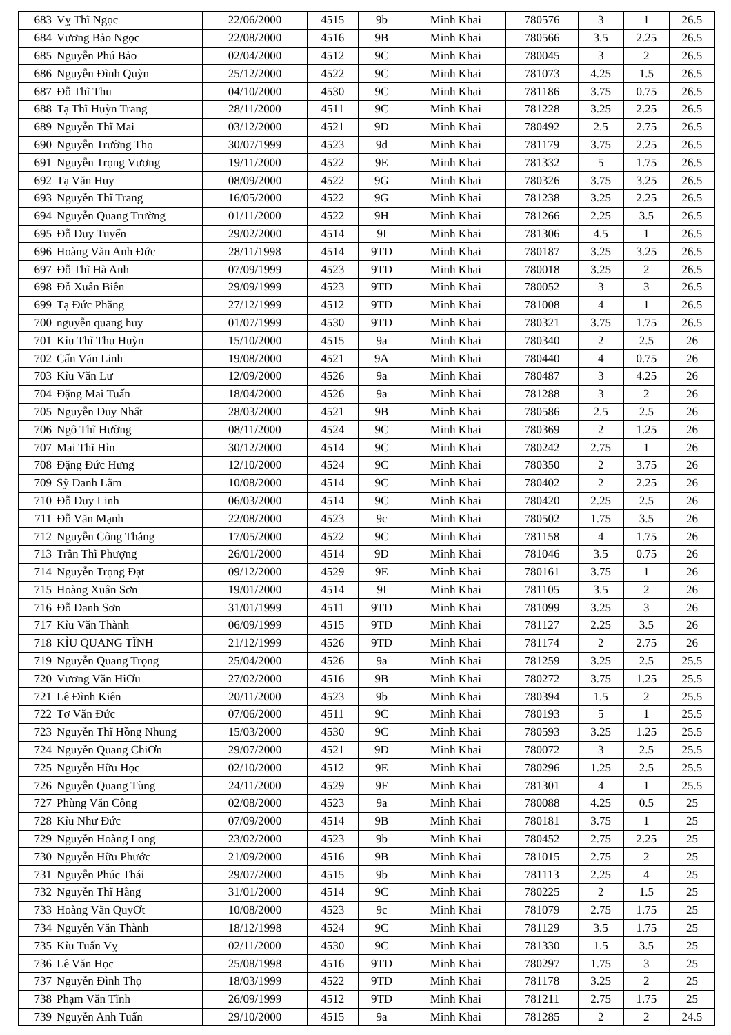| 683 | Vỵ Thĩ Ngọc | 22/06/2000 | 4515 | 9b | Minh Khai | 780576 | 3 | 1 | 26.5 |
| 684 | Vương Bảo Ngọc | 22/08/2000 | 4516 | 9B | Minh Khai | 780566 | 3.5 | 2.25 | 26.5 |
| 685 | Nguyễn Phú Bảo | 02/04/2000 | 4512 | 9C | Minh Khai | 780045 | 3 | 2 | 26.5 |
| 686 | Nguyễn Đình Quỳn | 25/12/2000 | 4522 | 9C | Minh Khai | 781073 | 4.25 | 1.5 | 26.5 |
| 687 | Đỗ Thĩ Thu | 04/10/2000 | 4530 | 9C | Minh Khai | 781186 | 3.75 | 0.75 | 26.5 |
| 688 | Tạ Thĩ Huỳn Trang | 28/11/2000 | 4511 | 9C | Minh Khai | 781228 | 3.25 | 2.25 | 26.5 |
| 689 | Nguyễn Thĩ Mai | 03/12/2000 | 4521 | 9D | Minh Khai | 780492 | 2.5 | 2.75 | 26.5 |
| 690 | Nguyễn Trường Thọ | 30/07/1999 | 4523 | 9d | Minh Khai | 781179 | 3.75 | 2.25 | 26.5 |
| 691 | Nguyễn Trọng Vương | 19/11/2000 | 4522 | 9E | Minh Khai | 781332 | 5 | 1.75 | 26.5 |
| 692 | Tạ Văn Huy | 08/09/2000 | 4522 | 9G | Minh Khai | 780326 | 3.75 | 3.25 | 26.5 |
| 693 | Nguyễn Thĩ Trang | 16/05/2000 | 4522 | 9G | Minh Khai | 781238 | 3.25 | 2.25 | 26.5 |
| 694 | Nguyễn Quang Trường | 01/11/2000 | 4522 | 9H | Minh Khai | 781266 | 2.25 | 3.5 | 26.5 |
| 695 | Đỗ Duy Tuyển | 29/02/2000 | 4514 | 9I | Minh Khai | 781306 | 4.5 | 1 | 26.5 |
| 696 | Hoàng Văn Anh Đức | 28/11/1998 | 4514 | 9TD | Minh Khai | 780187 | 3.25 | 3.25 | 26.5 |
| 697 | Đỗ Thĩ Hà Anh | 07/09/1999 | 4523 | 9TD | Minh Khai | 780018 | 3.25 | 2 | 26.5 |
| 698 | Đỗ Xuân Biên | 29/09/1999 | 4523 | 9TD | Minh Khai | 780052 | 3 | 3 | 26.5 |
| 699 | Tạ Đức Phăng | 27/12/1999 | 4512 | 9TD | Minh Khai | 781008 | 4 | 1 | 26.5 |
| 700 | nguyễn quang huy | 01/07/1999 | 4530 | 9TD | Minh Khai | 780321 | 3.75 | 1.75 | 26.5 |
| 701 | Kỉu Thĩ Thu Huỳn | 15/10/2000 | 4515 | 9a | Minh Khai | 780340 | 2 | 2.5 | 26 |
| 702 | Cấn Văn Linh | 19/08/2000 | 4521 | 9A | Minh Khai | 780440 | 4 | 0.75 | 26 |
| 703 | Kỉu Văn Lư | 12/09/2000 | 4526 | 9a | Minh Khai | 780487 | 3 | 4.25 | 26 |
| 704 | Đặng Mai Tuấn | 18/04/2000 | 4526 | 9a | Minh Khai | 781288 | 3 | 2 | 26 |
| 705 | Nguyễn Duy Nhất | 28/03/2000 | 4521 | 9B | Minh Khai | 780586 | 2.5 | 2.5 | 26 |
| 706 | Ngô Thĩ Hường | 08/11/2000 | 4524 | 9C | Minh Khai | 780369 | 2 | 1.25 | 26 |
| 707 | Mai Thĩ Hỉn | 30/12/2000 | 4514 | 9C | Minh Khai | 780242 | 2.75 | 1 | 26 |
| 708 | Đặng Đức Hưng | 12/10/2000 | 4524 | 9C | Minh Khai | 780350 | 2 | 3.75 | 26 |
| 709 | Sỹ Danh Lãm | 10/08/2000 | 4514 | 9C | Minh Khai | 780402 | 2 | 2.25 | 26 |
| 710 | Đỗ Duy Linh | 06/03/2000 | 4514 | 9C | Minh Khai | 780420 | 2.25 | 2.5 | 26 |
| 711 | Đỗ Văn Mạnh | 22/08/2000 | 4523 | 9c | Minh Khai | 780502 | 1.75 | 3.5 | 26 |
| 712 | Nguyễn Công Thắng | 17/05/2000 | 4522 | 9C | Minh Khai | 781158 | 4 | 1.75 | 26 |
| 713 | Trần Thĩ Phượng | 26/01/2000 | 4514 | 9D | Minh Khai | 781046 | 3.5 | 0.75 | 26 |
| 714 | Nguyễn Trọng Đạt | 09/12/2000 | 4529 | 9E | Minh Khai | 780161 | 3.75 | 1 | 26 |
| 715 | Hoàng Xuân Sơn | 19/01/2000 | 4514 | 9I | Minh Khai | 781105 | 3.5 | 2 | 26 |
| 716 | Đỗ Danh Sơn | 31/01/1999 | 4511 | 9TD | Minh Khai | 781099 | 3.25 | 3 | 26 |
| 717 | Kỉu Văn Thành | 06/09/1999 | 4515 | 9TD | Minh Khai | 781127 | 2.25 | 3.5 | 26 |
| 718 | KỈU QUANG TĨNH | 21/12/1999 | 4526 | 9TD | Minh Khai | 781174 | 2 | 2.75 | 26 |
| 719 | Nguyễn Quang Trọng | 25/04/2000 | 4526 | 9a | Minh Khai | 781259 | 3.25 | 2.5 | 25.5 |
| 720 | Vương Văn HiƠu | 27/02/2000 | 4516 | 9B | Minh Khai | 780272 | 3.75 | 1.25 | 25.5 |
| 721 | Lê Đình Kiên | 20/11/2000 | 4523 | 9b | Minh Khai | 780394 | 1.5 | 2 | 25.5 |
| 722 | Tơ Văn Đức | 07/06/2000 | 4511 | 9C | Minh Khai | 780193 | 5 | 1 | 25.5 |
| 723 | Nguyễn Thĩ Hồng Nhung | 15/03/2000 | 4530 | 9C | Minh Khai | 780593 | 3.25 | 1.25 | 25.5 |
| 724 | Nguyễn Quang ChiƠn | 29/07/2000 | 4521 | 9D | Minh Khai | 780072 | 3 | 2.5 | 25.5 |
| 725 | Nguyễn Hữu Học | 02/10/2000 | 4512 | 9E | Minh Khai | 780296 | 1.25 | 2.5 | 25.5 |
| 726 | Nguyễn Quang Tùng | 24/11/2000 | 4529 | 9F | Minh Khai | 781301 | 4 | 1 | 25.5 |
| 727 | Phùng Văn Công | 02/08/2000 | 4523 | 9a | Minh Khai | 780088 | 4.25 | 0.5 | 25 |
| 728 | Kỉu Như Đức | 07/09/2000 | 4514 | 9B | Minh Khai | 780181 | 3.75 | 1 | 25 |
| 729 | Nguyễn Hoàng Long | 23/02/2000 | 4523 | 9b | Minh Khai | 780452 | 2.75 | 2.25 | 25 |
| 730 | Nguyễn Hữu Phước | 21/09/2000 | 4516 | 9B | Minh Khai | 781015 | 2.75 | 2 | 25 |
| 731 | Nguyễn Phúc Thái | 29/07/2000 | 4515 | 9b | Minh Khai | 781113 | 2.25 | 4 | 25 |
| 732 | Nguyễn Thĩ Hằng | 31/01/2000 | 4514 | 9C | Minh Khai | 780225 | 2 | 1.5 | 25 |
| 733 | Hoàng Văn QuyƠt | 10/08/2000 | 4523 | 9c | Minh Khai | 781079 | 2.75 | 1.75 | 25 |
| 734 | Nguyễn Văn Thành | 18/12/1998 | 4524 | 9C | Minh Khai | 781129 | 3.5 | 1.75 | 25 |
| 735 | Kỉu Tuấn Vỵ | 02/11/2000 | 4530 | 9C | Minh Khai | 781330 | 1.5 | 3.5 | 25 |
| 736 | Lê Văn Học | 25/08/1998 | 4516 | 9TD | Minh Khai | 780297 | 1.75 | 3 | 25 |
| 737 | Nguyễn Đình Thọ | 18/03/1999 | 4522 | 9TD | Minh Khai | 781178 | 3.25 | 2 | 25 |
| 738 | Phạm Văn Tĩnh | 26/09/1999 | 4512 | 9TD | Minh Khai | 781211 | 2.75 | 1.75 | 25 |
| 739 | Nguyễn Anh Tuấn | 29/10/2000 | 4515 | 9a | Minh Khai | 781285 | 2 | 2 | 24.5 |